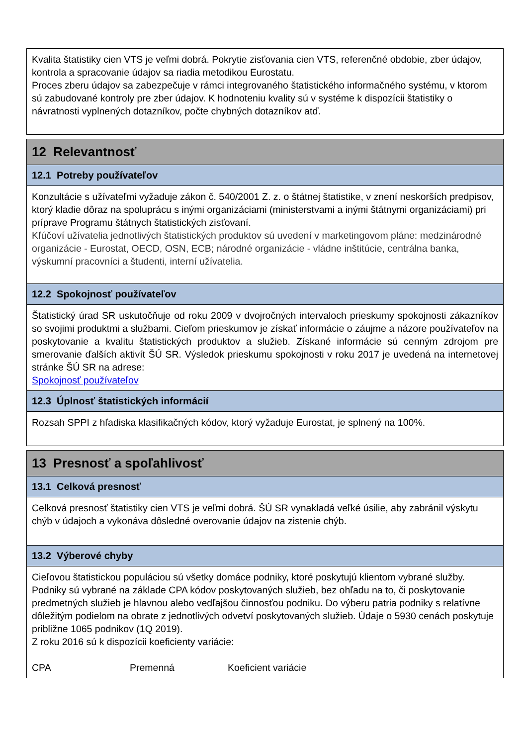Kvalita štatistiky cien VTS je veľmi dobrá. Pokrytie zisťovania cien VTS, referenčné obdobie, zber údajov, kontrola a spracovanie údajov sa riadia metodikou Eurostatu.
Proces zberu údajov sa zabezpečuje v rámci integrovaného štatistického informačného systému, v ktorom sú zabudované kontroly pre zber údajov. K hodnoteniu kvality sú v systéme k dispozícii štatistiky o návratnosti vyplnených dotazníkov, počte chybných dotazníkov atď.
12 Relevantnosť
12.1 Potreby používateľov
Konzultácie s užívateľmi vyžaduje zákon č. 540/2001 Z. z. o štátnej štatistike, v znení neskorších predpisov, ktorý kladie dôraz na spoluprácu s inými organizáciami (ministerstvami a inými štátnymi organizáciami) pri príprave Programu štátnych štatistických zisťovaní.
Kľúčoví užívatelia jednotlivých štatistických produktov sú uvedení v marketingovom pláne: medzinárodné organizácie - Eurostat, OECD, OSN, ECB; národné organizácie - vládne inštitúcie, centrálna banka, výskumní pracovníci a študenti, interní užívatelia.
12.2 Spokojnosť používateľov
Štatistický úrad SR uskutočňuje od roku 2009 v dvojročných intervaloch prieskumy spokojnosti zákazníkov so svojimi produktmi a službami. Cieľom prieskumov je získať informácie o záujme a názore používateľov na poskytovanie a kvalitu štatistických produktov a služieb. Získané informácie sú cenným zdrojom pre smerovanie ďalších aktivít ŠÚ SR. Výsledok prieskumu spokojnosti v roku 2017 je uvedená na internetovej stránke ŠÚ SR na adrese:
Spokojnosť používateľov
12.3 Úplnosť štatistických informácií
Rozsah SPPI z hľadiska klasifikačných kódov, ktorý vyžaduje Eurostat, je splnený na 100%.
13 Presnosť a spoľahlivosť
13.1 Celková presnosť
Celková presnosť štatistiky cien VTS je veľmi dobrá. ŠÚ SR vynakladá veľké úsilie, aby zabránil výskytu chýb v údajoch a vykonáva dôsledné overovanie údajov na zistenie chýb.
13.2 Výberové chyby
Cieľovou štatistickou populáciou sú všetky domáce podniky, ktoré poskytujú klientom vybrané služby. Podniky sú vybrané na základe CPA kódov poskytovaných služieb, bez ohľadu na to, či poskytovanie predmetných služieb je hlavnou alebo vedľajšou činnosťou podniku. Do výberu patria podniky s relatívne dôležitým podielom na obrate z jednotlivých odvetví poskytovaných služieb. Údaje o 5930 cenách poskytuje približne 1065 podnikov (1Q 2019).
Z roku 2016 sú k dispozícii koeficienty variácie:
| CPA | Premenná | Koeficient variácie |
| --- | --- | --- |